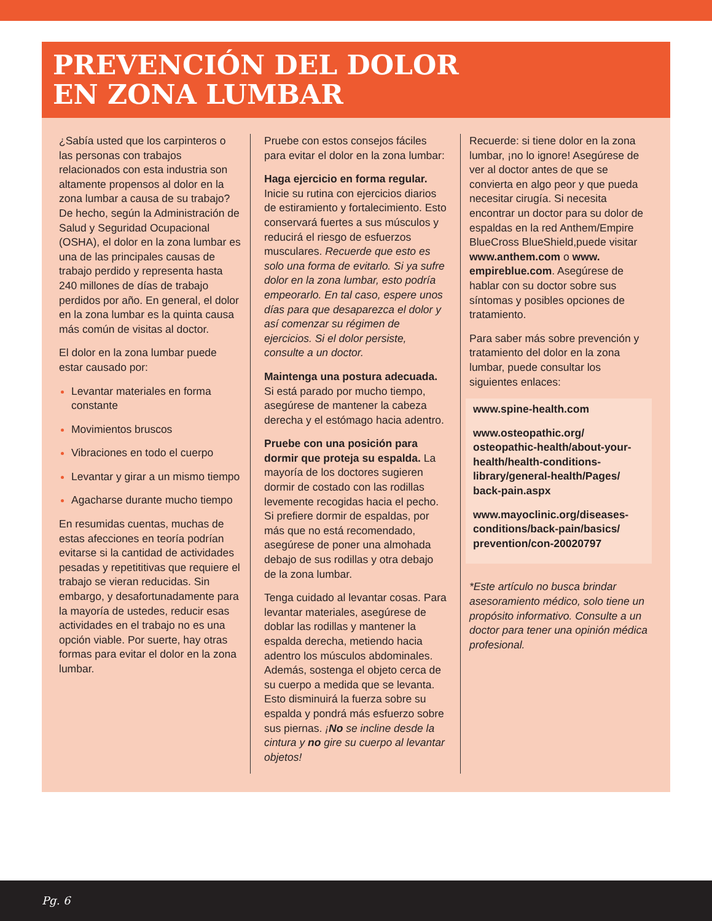PREVENCIÓN DEL DOLOR
EN ZONA LUMBAR
¿Sabía usted que los carpinteros o las personas con trabajos relacionados con esta industria son altamente propensos al dolor en la zona lumbar a causa de su trabajo? De hecho, según la Administración de Salud y Seguridad Ocupacional (OSHA), el dolor en la zona lumbar es una de las principales causas de trabajo perdido y representa hasta 240 millones de días de trabajo perdidos por año. En general, el dolor en la zona lumbar es la quinta causa más común de visitas al doctor.
El dolor en la zona lumbar puede estar causado por:
Levantar materiales en forma constante
Movimientos bruscos
Vibraciones en todo el cuerpo
Levantar y girar a un mismo tiempo
Agacharse durante mucho tiempo
En resumidas cuentas, muchas de estas afecciones en teoría podrían evitarse si la cantidad de actividades pesadas y repetititivas que requiere el trabajo se vieran reducidas. Sin embargo, y desafortunadamente para la mayoría de ustedes, reducir esas actividades en el trabajo no es una opción viable. Por suerte, hay otras formas para evitar el dolor en la zona lumbar.
Pruebe con estos consejos fáciles para evitar el dolor en la zona lumbar:
Haga ejercicio en forma regular. Inicie su rutina con ejercicios diarios de estiramiento y fortalecimiento. Esto conservará fuertes a sus músculos y reducirá el riesgo de esfuerzos musculares. Recuerde que esto es solo una forma de evitarlo. Si ya sufre dolor en la zona lumbar, esto podría empeorarlo. En tal caso, espere unos días para que desaparezca el dolor y así comenzar su régimen de ejercicios. Si el dolor persiste, consulte a un doctor.
Maintenga una postura adecuada. Si está parado por mucho tiempo, asegúrese de mantener la cabeza derecha y el estómago hacia adentro.
Pruebe con una posición para dormir que proteja su espalda. La mayoría de los doctores sugieren dormir de costado con las rodillas levemente recogidas hacia el pecho. Si prefiere dormir de espaldas, por más que no está recomendado, asegúrese de poner una almohada debajo de sus rodillas y otra debajo de la zona lumbar.
Tenga cuidado al levantar cosas. Para levantar materiales, asegúrese de doblar las rodillas y mantener la espalda derecha, metiendo hacia adentro los músculos abdominales. Además, sostenga el objeto cerca de su cuerpo a medida que se levanta. Esto disminuirá la fuerza sobre su espalda y pondrá más esfuerzo sobre sus piernas. ¡No se incline desde la cintura y no gire su cuerpo al levantar objetos!
Recuerde: si tiene dolor en la zona lumbar, ¡no lo ignore! Asegúrese de ver al doctor antes de que se convierta en algo peor y que pueda necesitar cirugía. Si necesita encontrar un doctor para su dolor de espaldas en la red Anthem/Empire BlueCross BlueShield,puede visitar www.anthem.com o www. empireblue.com. Asegúrese de hablar con su doctor sobre sus síntomas y posibles opciones de tratamiento.
Para saber más sobre prevención y tratamiento del dolor en la zona lumbar, puede consultar los siguientes enlaces:
www.spine-health.com
www.osteopathic.org/ osteopathic-health/about-your-health/health-conditions-library/general-health/Pages/ back-pain.aspx
www.mayoclinic.org/diseases-conditions/back-pain/basics/ prevention/con-20020797
*Este artículo no busca brindar asesoramiento médico, solo tiene un propósito informativo. Consulte a un doctor para tener una opinión médica profesional.
Pg. 6